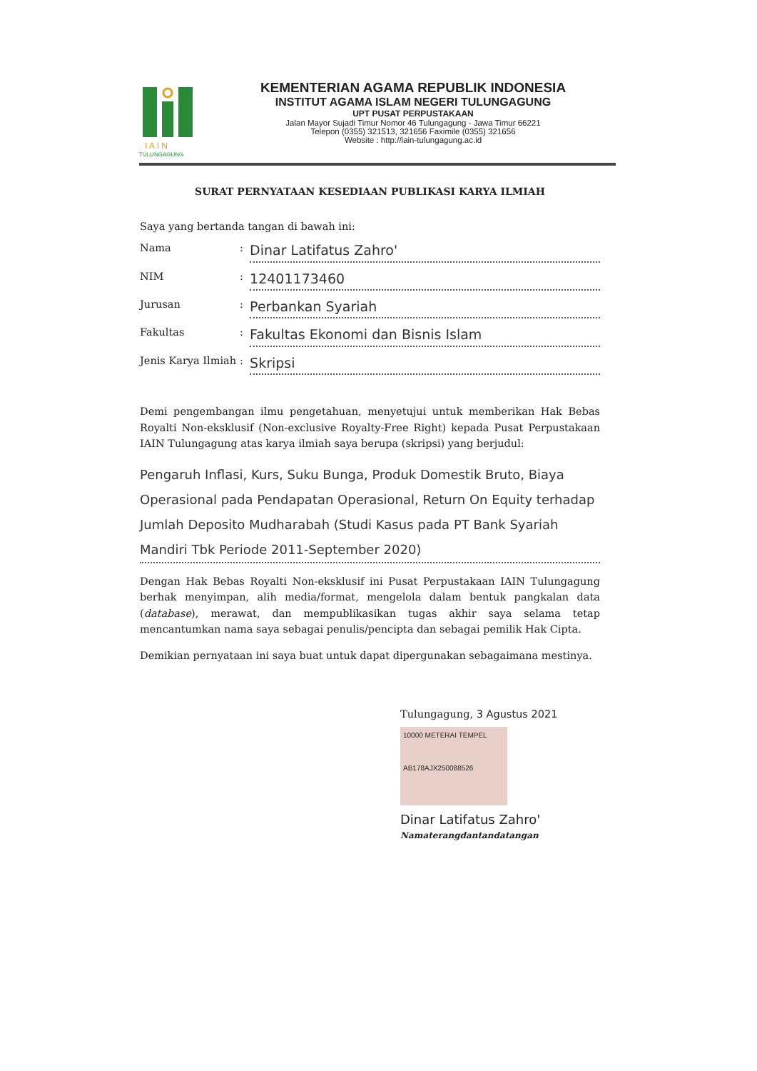I A I N
TULUNGAGUNG
KEMENTERIAN AGAMA REPUBLIK INDONESIA
INSTITUT AGAMA ISLAM NEGERI TULUNGAGUNG
UPT PUSAT PERPUSTAKAAN
Jalan Mayor Sujadi Timur Nomor 46 Tulungagung - Jawa Timur 66221
Telepon (0355) 321513, 321656 Faximile (0355) 321656
Website : http://iain-tulungagung.ac.id
SURAT PERNYATAAN KESEDIAAN PUBLIKASI KARYA ILMIAH
Saya yang bertanda tangan di bawah ini:
Nama: Dinar Latifatus Zahro'
NIM: 12401173460
Jurusan: Perbankan Syariah
Fakultas: Fakultas Ekonomi dan Bisnis Islam
Jenis Karya Ilmiah: Skripsi
Demi pengembangan ilmu pengetahuan, menyetujui untuk memberikan Hak Bebas Royalti Non-eksklusif (Non-exclusive Royalty-Free Right) kepada Pusat Perpustakaan IAIN Tulungagung atas karya ilmiah saya berupa (skripsi) yang berjudul:
Pengaruh Inflasi, Kurs, Suku Bunga, Produk Domestik Bruto, Biaya Operasional pada Pendapatan Operasional, Return On Equity terhadap Jumlah Deposito Mudharabah (Studi Kasus pada PT Bank Syariah Mandiri Tbk Periode 2011-September 2020)
Dengan Hak Bebas Royalti Non-eksklusif ini Pusat Perpustakaan IAIN Tulungagung berhak menyimpan, alih media/format, mengelola dalam bentuk pangkalan data (database), merawat, dan mempublikasikan tugas akhir saya selama tetap mencantumkan nama saya sebagai penulis/pencipta dan sebagai pemilik Hak Cipta.
Demikian pernyataan ini saya buat untuk dapat dipergunakan sebagaimana mestinya.
Tulungagung, 3 Agustus 2021
10000 METERAI TEMPEL
AB178AJX250088526
Dinar Latifatus Zahro'
Namaterangdantandatangan